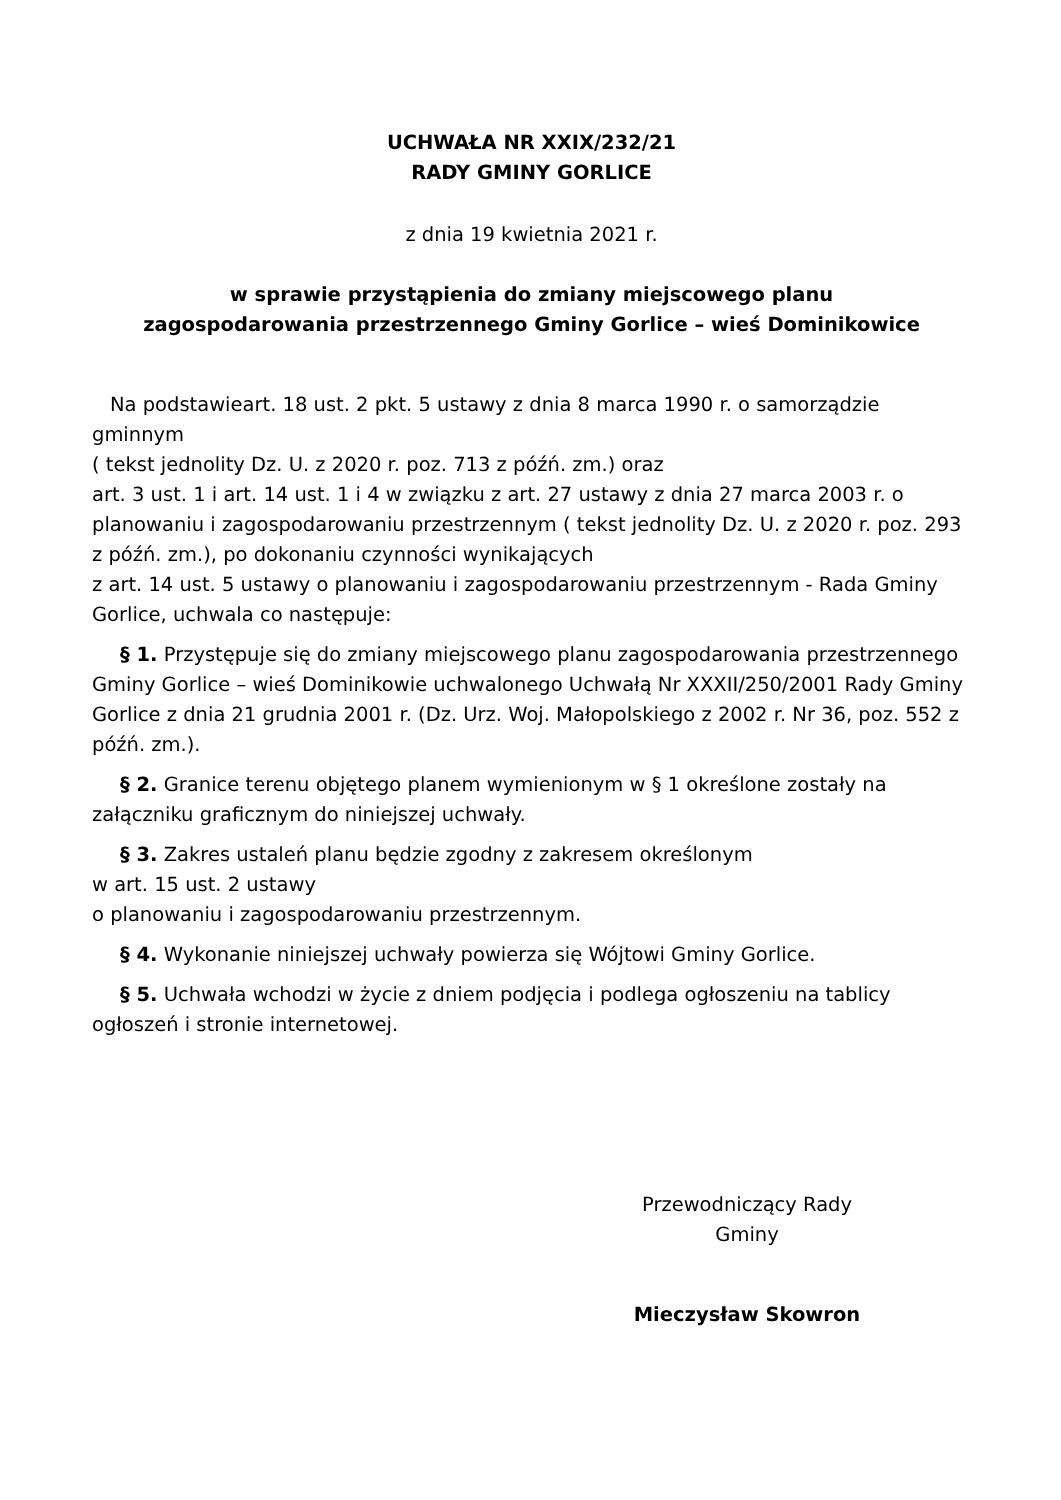UCHWAŁA NR XXIX/232/21
RADY GMINY GORLICE
z dnia 19 kwietnia 2021 r.
w sprawie przystąpienia do zmiany miejscowego planu
zagospodarowania przestrzennego Gminy Gorlice – wieś Dominikowice
Na podstawieart. 18 ust. 2 pkt. 5 ustawy z dnia 8 marca 1990 r. o samorządzie gminnym
( tekst jednolity Dz. U. z 2020 r. poz. 713 z późń. zm.) oraz
art. 3 ust. 1 i art. 14 ust. 1 i 4 w związku z art. 27 ustawy z dnia 27 marca 2003 r. o planowaniu i zagospodarowaniu przestrzennym ( tekst jednolity Dz. U. z 2020 r. poz. 293 z późń. zm.), po dokonaniu czynności wynikających
z art. 14 ust. 5 ustawy o planowaniu i zagospodarowaniu przestrzennym - Rada Gminy Gorlice, uchwala co następuje:
§ 1. Przystępuje się do zmiany miejscowego planu zagospodarowania przestrzennego Gminy Gorlice – wieś Dominikowie uchwalonego Uchwałą Nr XXXII/250/2001 Rady Gminy Gorlice z dnia 21 grudnia 2001 r. (Dz. Urz. Woj. Małopolskiego z 2002 r. Nr 36, poz. 552 z późń. zm.).
§ 2. Granice terenu objętego planem wymienionym w § 1 określone zostały na załączniku graficznym do niniejszej uchwały.
§ 3. Zakres ustaleń planu będzie zgodny z zakresem określonym
w art. 15 ust. 2 ustawy
o planowaniu i zagospodarowaniu przestrzennym.
§ 4. Wykonanie niniejszej uchwały powierza się Wójtowi Gminy Gorlice.
§ 5. Uchwała wchodzi w życie z dniem podjęcia i podlega ogłoszeniu na tablicy ogłoszeń i stronie internetowej.
Przewodniczący Rady
Gminy
Mieczysław Skowron